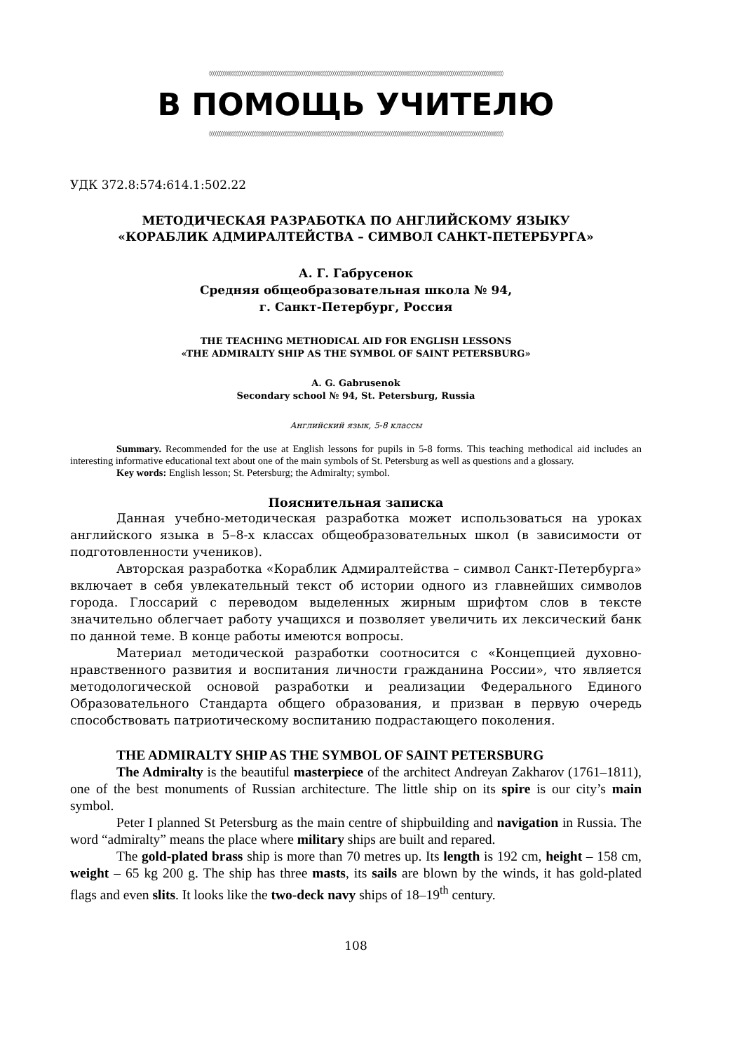◊◊◊◊◊◊◊◊◊◊◊◊◊◊◊◊◊◊◊◊◊◊◊◊◊◊◊◊◊◊◊◊◊◊◊◊◊◊◊◊◊◊◊◊◊◊◊◊◊◊◊◊◊◊◊◊◊◊◊◊◊◊◊◊◊◊◊◊◊◊◊◊◊◊◊◊◊◊◊◊◊◊◊◊◊◊◊◊◊◊◊◊◊◊◊◊◊◊◊◊◊◊◊◊◊◊◊◊◊◊◊◊◊◊◊◊◊◊◊◊◊◊◊◊◊◊◊◊◊◊◊◊◊◊◊◊◊◊◊◊◊◊
В ПОМОЩЬ УЧИТЕЛЮ
◊◊◊◊◊◊◊◊◊◊◊◊◊◊◊◊◊◊◊◊◊◊◊◊◊◊◊◊◊◊◊◊◊◊◊◊◊◊◊◊◊◊◊◊◊◊◊◊◊◊◊◊◊◊◊◊◊◊◊◊◊◊◊◊◊◊◊◊◊◊◊◊◊◊◊◊◊◊◊◊◊◊◊◊◊◊◊◊◊◊◊◊◊◊◊◊◊◊◊◊◊◊◊◊◊◊◊◊◊◊◊◊◊◊◊◊◊◊◊◊◊◊◊◊◊◊◊◊◊◊◊◊◊◊◊◊◊◊◊◊◊◊
УДК 372.8:574:614.1:502.22
МЕТОДИЧЕСКАЯ РАЗРАБОТКА ПО АНГЛИЙСКОМУ ЯЗЫКУ
«КОРАБЛИК АДМИРАЛТЕЙСТВА – СИМВОЛ САНКТ-ПЕТЕРБУРГА»
А. Г. Габрусенок
Средняя общеобразовательная школа № 94,
г. Санкт-Петербург, Россия
THE TEACHING METHODICAL AID FOR ENGLISH LESSONS
«THE ADMIRALTY SHIP AS THE SYMBOL OF SAINT PETERSBURG»
A. G. Gabrusenok
Secondary school № 94, St. Petersburg, Russia
Английский язык, 5-8 классы
Summary. Recommended for the use at English lessons for pupils in 5-8 forms. This teaching methodical aid includes an interesting informative educational text about one of the main symbols of St. Petersburg as well as questions and a glossary.
Key words: English lesson; St. Petersburg; the Admiralty; symbol.
Пояснительная записка
Данная учебно-методическая разработка может использоваться на уроках английского языка в 5–8-х классах общеобразовательных школ (в зависимости от подготовленности учеников).
Авторская разработка «Кораблик Адмиралтейства – символ Санкт-Петербурга» включает в себя увлекательный текст об истории одного из главнейших символов города. Глоссарий с переводом выделенных жирным шрифтом слов в тексте значительно облегчает работу учащихся и позволяет увеличить их лексический банк по данной теме. В конце работы имеются вопросы.
Материал методической разработки соотносится с «Концепцией духовно-нравственного развития и воспитания личности гражданина России», что является методологической основой разработки и реализации Федерального Единого Образовательного Стандарта общего образования, и призван в первую очередь способствовать патриотическому воспитанию подрастающего поколения.
THE ADMIRALTY SHIP AS THE SYMBOL OF SAINT PETERSBURG
The Admiralty is the beautiful masterpiece of the architect Andreyan Zakharov (1761–1811), one of the best monuments of Russian architecture. The little ship on its spire is our city’s main symbol.
Peter I planned St Petersburg as the main centre of shipbuilding and navigation in Russia. The word “admiralty” means the place where military ships are built and repared.
The gold-plated brass ship is more than 70 metres up. Its length is 192 cm, height – 158 cm, weight – 65 kg 200 g. The ship has three masts, its sails are blown by the winds, it has gold-plated flags and even slits. It looks like the two-deck navy ships of 18–19<sup>th</sup> century.
108